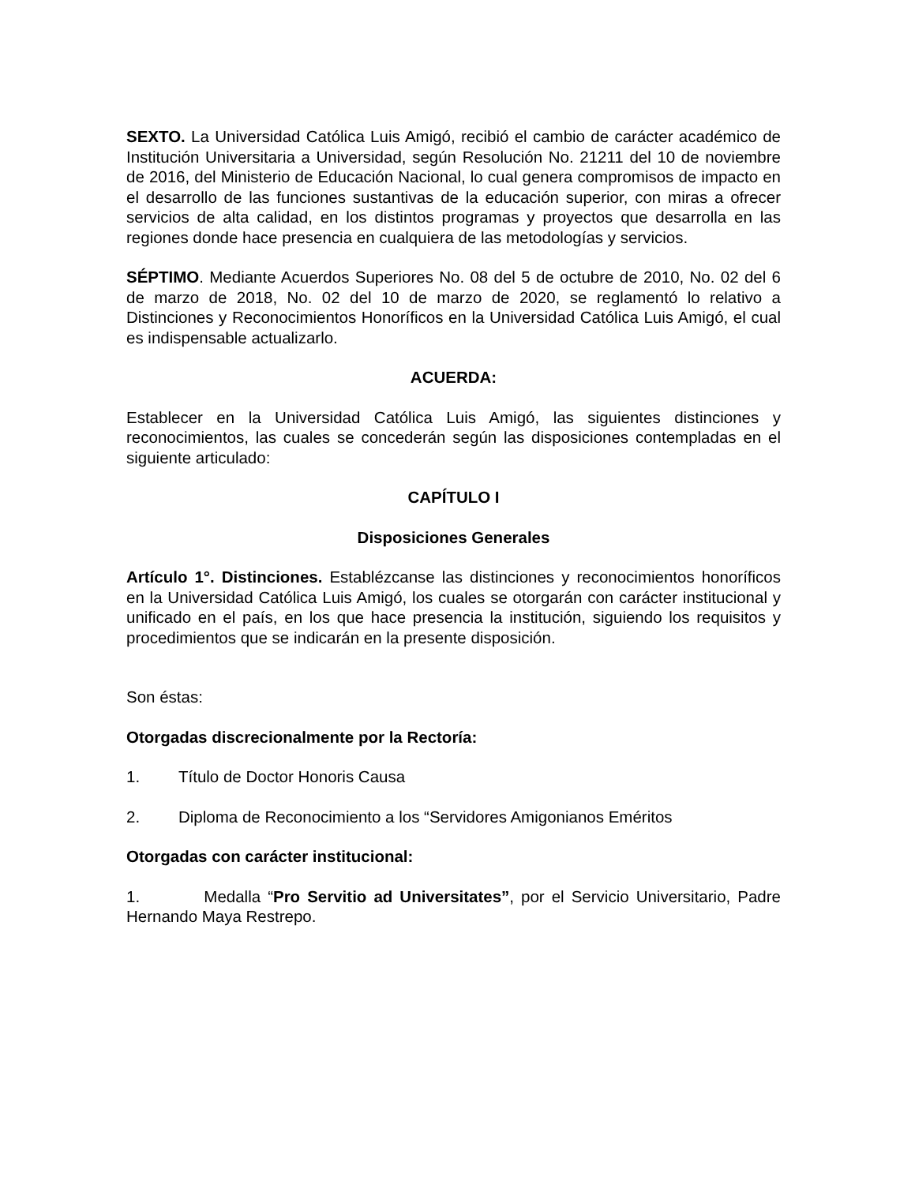SEXTO. La Universidad Católica Luis Amigó, recibió el cambio de carácter académico de Institución Universitaria a Universidad, según Resolución No. 21211 del 10 de noviembre de 2016, del Ministerio de Educación Nacional, lo cual genera compromisos de impacto en el desarrollo de las funciones sustantivas de la educación superior, con miras a ofrecer servicios de alta calidad, en los distintos programas y proyectos que desarrolla en las regiones donde hace presencia en cualquiera de las metodologías y servicios.
SÉPTIMO. Mediante Acuerdos Superiores No. 08 del 5 de octubre de 2010, No. 02 del 6 de marzo de 2018, No. 02 del 10 de marzo de 2020, se reglamentó lo relativo a Distinciones y Reconocimientos Honoríficos en la Universidad Católica Luis Amigó, el cual es indispensable actualizarlo.
ACUERDA:
Establecer en la Universidad Católica Luis Amigó, las siguientes distinciones y reconocimientos, las cuales se concederán según las disposiciones contempladas en el siguiente articulado:
CAPÍTULO I
Disposiciones Generales
Artículo 1°. Distinciones. Establézcanse las distinciones y reconocimientos honoríficos en la Universidad Católica Luis Amigó, los cuales se otorgarán con carácter institucional y unificado en el país, en los que hace presencia la institución, siguiendo los requisitos y procedimientos que se indicarán en la presente disposición.
Son éstas:
Otorgadas discrecionalmente por la Rectoría:
1. Título de Doctor Honoris Causa
2. Diploma de Reconocimiento a los “Servidores Amigonianos Eméritos
Otorgadas con carácter institucional:
1. Medalla “Pro Servitio ad Universitates”, por el Servicio Universitario, Padre Hernando Maya Restrepo.